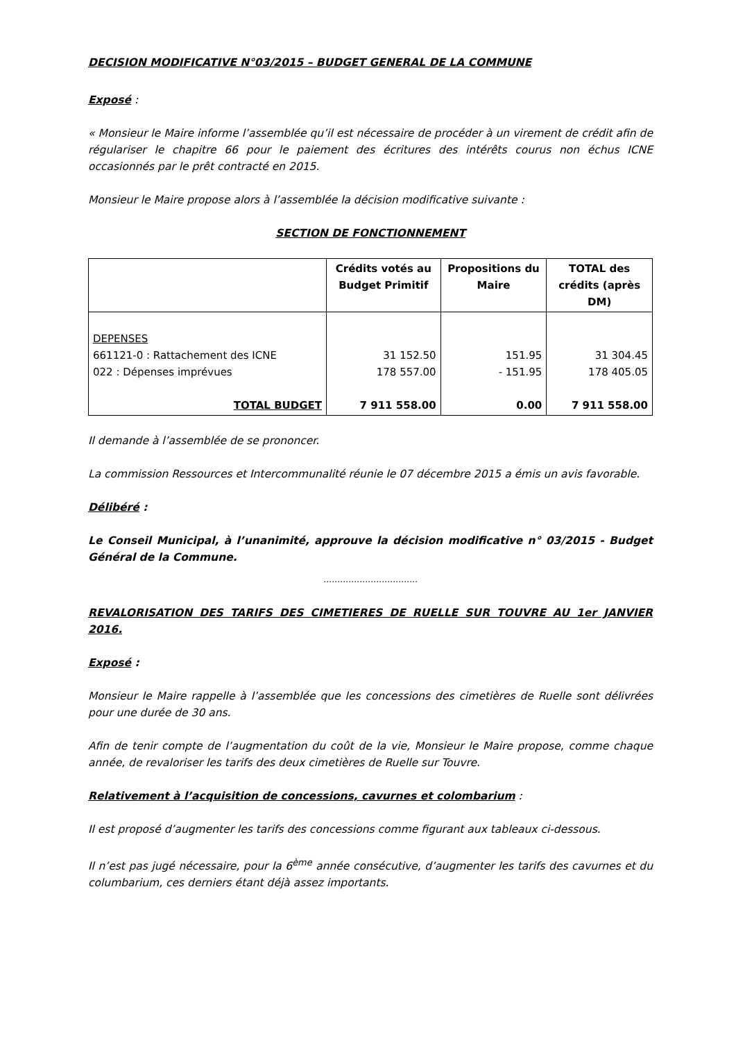DECISION MODIFICATIVE N°03/2015 – BUDGET GENERAL DE LA COMMUNE
Exposé :
« Monsieur le Maire informe l’assemblée qu’il est nécessaire de procéder à un virement de crédit afin de régulariser le chapitre 66 pour le paiement des écritures des intérêts courus non échus ICNE occasionnés par le prêt contracté en 2015.
Monsieur le Maire propose alors à l’assemblée la décision modificative suivante :
SECTION DE FONCTIONNEMENT
| | Crédits votés au Budget Primitif | Propositions du Maire | TOTAL des crédits (après DM) |
| --- | --- | --- | --- |
| DEPENSES 661121-0 : Rattachement des ICNE 022 : Dépenses imprévues TOTAL BUDGET | 31 152.50 178 557.00 7 911 558.00 | 151.95 - 151.95 0.00 | 31 304.45 178 405.05 7 911 558.00 |
Il demande à l’assemblée de se prononcer.
La commission Ressources et Intercommunalité réunie le 07 décembre 2015 a émis un avis favorable.
Délibéré :
Le Conseil Municipal, à l’unanimité, approuve la décision modificative n° 03/2015 - Budget Général de la Commune.
…………………………….
REVALORISATION DES TARIFS DES CIMETIERES DE RUELLE SUR TOUVRE AU 1er JANVIER 2016.
Exposé :
Monsieur le Maire rappelle à l’assemblée que les concessions des cimetières de Ruelle sont délivrées pour une durée de 30 ans.
Afin de tenir compte de l’augmentation du coût de la vie, Monsieur le Maire propose, comme chaque année, de revaloriser les tarifs des deux cimetières de Ruelle sur Touvre.
Relativement à l’acquisition de concessions, cavurnes et colombarium :
Il est proposé d’augmenter les tarifs des concessions comme figurant aux tableaux ci-dessous.
Il n’est pas jugé nécessaire, pour la 6<sup>ème</sup> année consécutive, d’augmenter les tarifs des cavurnes et du columbarium, ces derniers étant déjà assez importants.